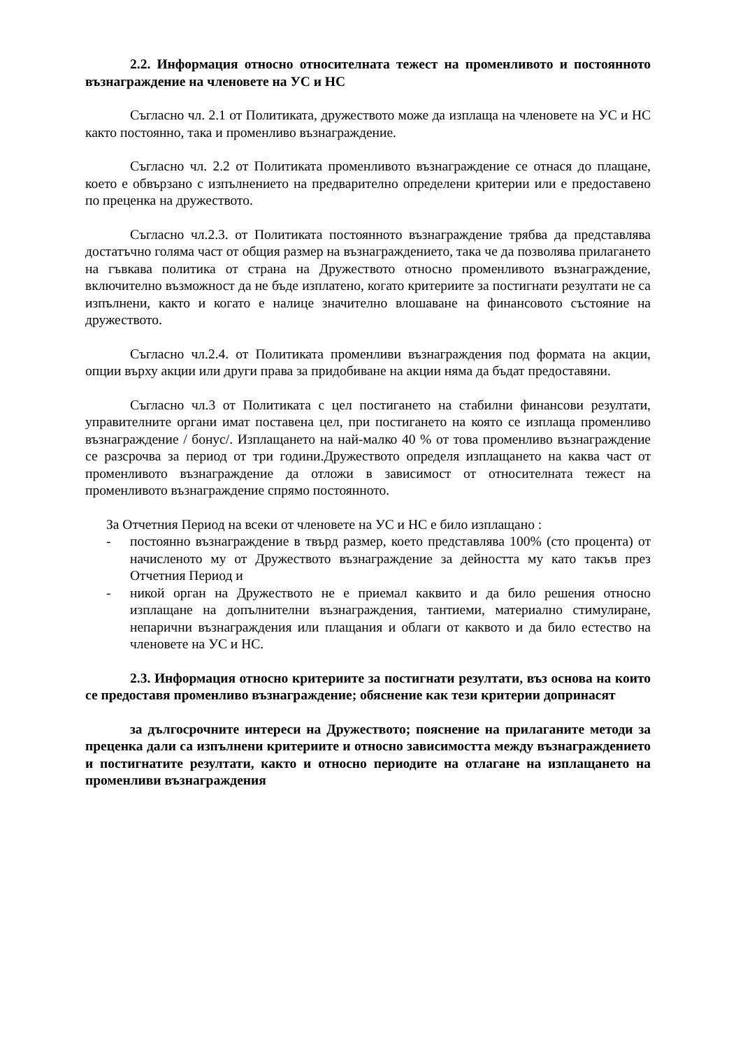2.2. Информация относно относителната тежест на променливото и постоянното възнаграждение на членовете на УС и НС
Съгласно чл. 2.1 от Политиката, дружеството може да изплаща на членовете на УС и НС както постоянно, така и променливо възнаграждение.
Съгласно чл. 2.2 от Политиката променливото възнаграждение се отнася до плащане, което е обвързано с изпълнението на предварително определени критерии или е предоставено по преценка на дружеството.
Съгласно чл.2.3. от Политиката постоянното възнаграждение трябва да представлява достатъчно голяма част от общия размер на възнаграждението, така че да позволява прилагането на гъвкава политика от страна на Дружеството относно променливото възнаграждение, включително възможност да не бъде изплатено, когато критериите за постигнати резултати не са изпълнени, както и когато е налице значително влошаване на финансовото състояние на дружеството.
Съгласно чл.2.4. от Политиката променливи възнаграждения под формата на акции, опции върху акции или други права за придобиване на акции няма да бъдат предоставяни.
Съгласно чл.3 от Политиката с цел постигането на стабилни финансови резултати, управителните органи имат поставена цел, при постигането на която се изплаща променливо възнаграждение / бонус/. Изплащането на най-малко 40 % от това променливо възнаграждение се разсрочва за период от три години.Дружеството определя изплащането на каква част от променливото възнаграждение да отложи в зависимост от относителната тежест на променливото възнаграждение спрямо постоянното.
За Отчетния Период на всеки от членовете на УС и НС е било изплащано :
- постоянно възнаграждение в твърд размер, което представлява 100% (сто процента) от начисленото му от Дружеството възнаграждение за дейността му като такъв през Отчетния Период и
- никой орган на Дружеството не е приемал каквито и да било решения относно изплащане на допълнителни възнаграждения, тантиеми, материално стимулиране, непарични възнаграждения или плащания и облаги от каквото и да било естество на членовете на УС и НС.
2.3. Информация относно критериите за постигнати резултати, въз основа на които се предоставя променливо възнаграждение; обяснение как тези критерии допринасят
за дългосрочните интереси на Дружеството; пояснение на прилаганите методи за преценка дали са изпълнени критериите и относно зависимостта между възнаграждението и постигнатите резултати, както и относно периодите на отлагане на изплащането на променливи възнаграждения